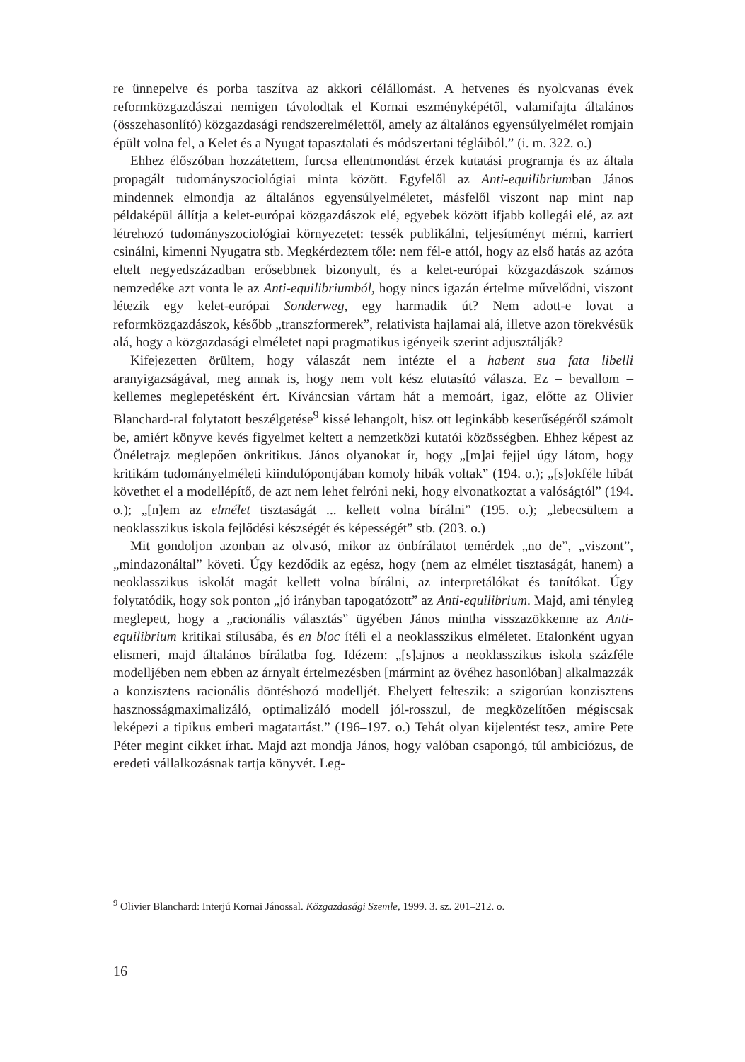re ünnepelve és porba taszítva az akkori célállomást. A hetvenes és nyolcvanas évek reformközgazdászai nemigen távolodtak el Kornai eszményképétől, valamifajta általános (összehasonlító) közgazdasági rendszerelmélettől, amely az általános egyensúlyelmélet romjain épült volna fel, a Kelet és a Nyugat tapasztalati és módszertani tégláiból.” (i. m. 322. o.)
Ehhez élőszóban hozzátettem, furcsa ellentmondást érzek kutatási programja és az általa propagált tudományszociológiai minta között. Egyfelől az Anti-equilibriumban János mindennek elmondja az általános egyensúlyelméletet, másfelől viszont nap mint nap példaképül állítja a kelet-európai közgazdászok elé, egyebek között ifjabb kollegái elé, az azt létrehozó tudományszociológiai környezetet: tessék publikálni, teljesítményt mérni, karriert csinálni, kimenni Nyugatra stb. Megkérdeztem tőle: nem fél-e attól, hogy az első hatás az azóta eltelt negyedszázadban erősebbnek bizonyult, és a kelet-európai közgazdászok számos nemzedéke azt vonta le az Anti-equilibriumból, hogy nincs igazán értelme művelődni, viszont létezik egy kelet-európai Sonderweg, egy harmadik út? Nem adott-e lovat a reformközgazdászok, később „transzformerek”, relativista hajlamai alá, illetve azon törekvésük alá, hogy a közgazdasági elméletet napi pragmatikus igényeik szerint adjusztálják?
Kifejezetten örültem, hogy válaszát nem intézte el a habent sua fata libelli aranyigazságával, meg annak is, hogy nem volt kész elutasító válasza. Ez – bevallom – kellemes meglepetésként ért. Kíváncsian vártam hát a memoárt, igaz, előtte az Olivier Blanchard-ral folytatott beszélgetése<sup>9</sup> kissé lehangolt, hisz ott leginkább keserűségéről számolt be, amiért könyve kevés figyelmet keltett a nemzetközi kutatói közösségben. Ehhez képest az Önéletrajz meglepően önkritikus. János olyanokat ír, hogy „[m]ai fejjel úgy látom, hogy kritikám tudományelméleti kiindulópontjában komoly hibák voltak” (194. o.); „[s]okféle hibát követhet el a modellépítő, de azt nem lehet felróni neki, hogy elvonatkoztat a valóságtól” (194. o.); „[n]em az elmélet tisztaságát ... kellett volna bírálni” (195. o.); „lebecsültem a neoklasszikus iskola fejlődési készségét és képességét” stb. (203. o.)
Mit gondoljon azonban az olvasó, mikor az önbírálatot temérdek „no de”, „viszont”, „mindazonáltal” követi. Úgy kezdődik az egész, hogy (nem az elmélet tisztaságát, hanem) a neoklasszikus iskolát magát kellett volna bírálni, az interpretálókat és tanítókat. Úgy folytatódik, hogy sok ponton „jó irányban tapogatózott” az Anti-equilibrium. Majd, ami tényleg meglepett, hogy a „racionális választás” ügyében János mintha visszazökkenne az Anti-equilibrium kritikai stílusába, és en bloc ítéli el a neoklasszikus elméletet. Etalonként ugyan elismeri, majd általános bírálatba fog. Idézem: „[s]ajnos a neoklasszikus iskola százféle modelljében nem ebben az árnyalt értelmezésben [mármint az övéhez hasonlóban] alkalmazzák a konzisztens racionális döntéshozó modelljét. Ehelyett felteszik: a szigorúan konzisztens hasznosságmaximalizáló, optimalizáló modell jól-rosszul, de megközelítően mégiscsak leképezi a tipikus emberi magatartást.” (196–197. o.) Tehát olyan kijelentést tesz, amire Pete Péter megint cikket írhat. Majd azt mondja János, hogy valóban csapongó, túl ambiciózus, de eredeti vállalkozásnak tartja könyvét. Leg-
<sup>9</sup> Olivier Blanchard: Interjú Kornai Jánossal. Közgazdasági Szemle, 1999. 3. sz. 201–212. o.
16